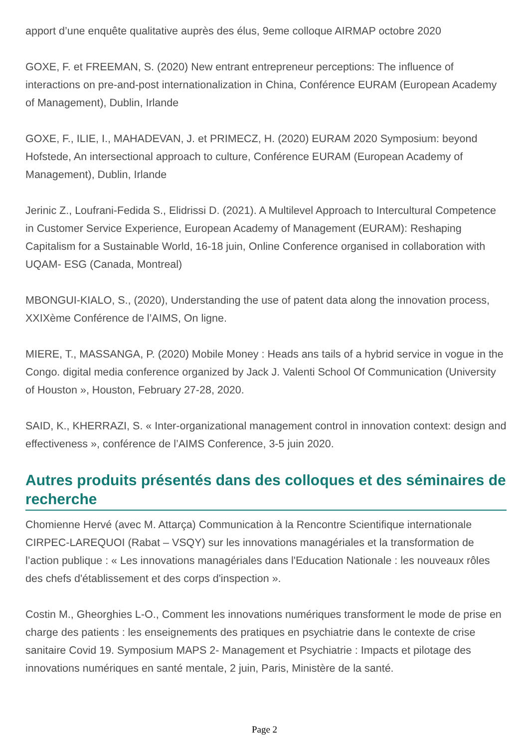apport d’une enquête qualitative auprès des élus, 9eme colloque AIRMAP octobre 2020
GOXE, F. et FREEMAN, S. (2020) New entrant entrepreneur perceptions: The influence of interactions on pre-and-post internationalization in China, Conférence EURAM (European Academy of Management), Dublin, Irlande
GOXE, F., ILIE, I., MAHADEVAN, J. et PRIMECZ, H. (2020) EURAM 2020 Symposium: beyond Hofstede, An intersectional approach to culture, Conférence EURAM (European Academy of Management), Dublin, Irlande
Jerinic Z., Loufrani-Fedida S., Elidrissi D. (2021). A Multilevel Approach to Intercultural Competence in Customer Service Experience, European Academy of Management (EURAM): Reshaping Capitalism for a Sustainable World, 16-18 juin, Online Conference organised in collaboration with UQAM- ESG (Canada, Montreal)
MBONGUI-KIALO, S., (2020), Understanding the use of patent data along the innovation process, XXIXème Conférence de l’AIMS, On ligne.
MIERE, T., MASSANGA, P. (2020) Mobile Money : Heads ans tails of a hybrid service in vogue in the Congo. digital media conference organized by Jack J. Valenti School Of Communication (University of Houston », Houston, February 27-28, 2020.
SAID, K., KHERRAZI, S. « Inter-organizational management control in innovation context: design and effectiveness », conférence de l’AIMS Conference, 3-5 juin 2020.
Autres produits présentés dans des colloques et des séminaires de recherche
Chomienne Hervé (avec M. Attarça) Communication à la Rencontre Scientifique internationale CIRPEC-LAREQUOI (Rabat – VSQY) sur les innovations managériales et la transformation de l’action publique : « Les innovations managériales dans l'Education Nationale : les nouveaux rôles des chefs d'établissement et des corps d'inspection ».
Costin M., Gheorghies L-O., Comment les innovations numériques transforment le mode de prise en charge des patients : les enseignements des pratiques en psychiatrie dans le contexte de crise sanitaire Covid 19. Symposium MAPS 2- Management et Psychiatrie : Impacts et pilotage des innovations numériques en santé mentale, 2 juin, Paris, Ministère de la santé.
Page 2